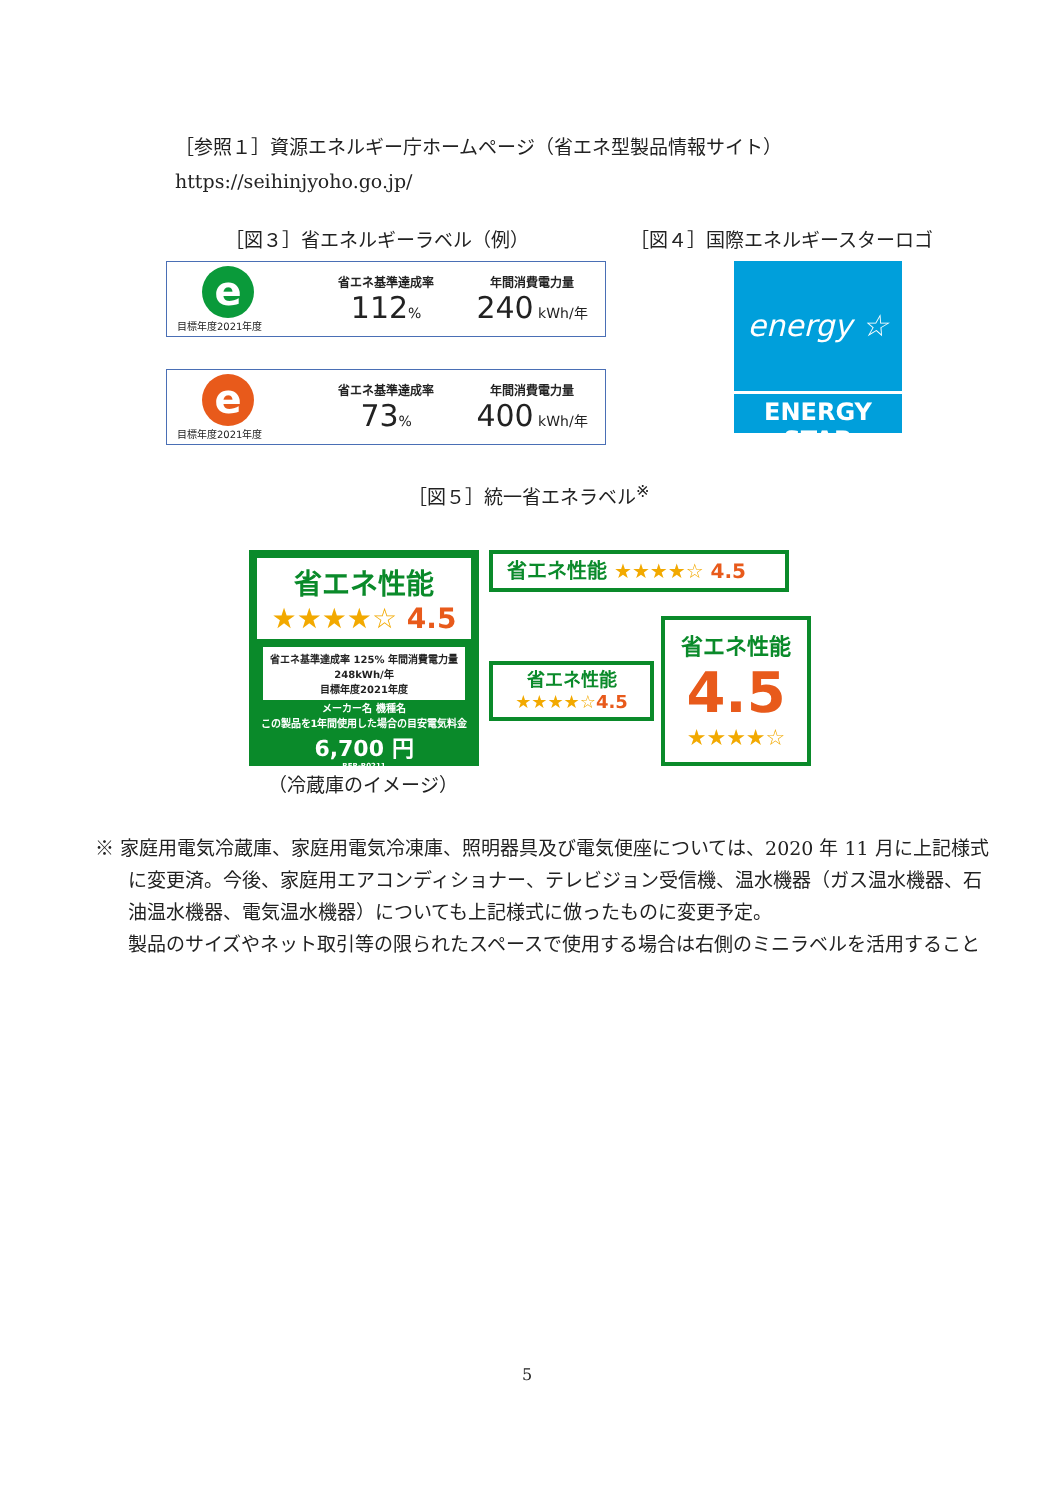［参照１］資源エネルギー庁ホームページ（省エネ型製品情報サイト）
https://seihinjyoho.go.jp/
［図３］省エネルギーラベル（例） ［図４］国際エネルギースターロゴ
e
目標年度2021年度
省エネ基準達成率
112%
年間消費電力量
240 kWh/年
e
目標年度2021年度
省エネ基準達成率
73%
年間消費電力量
400 kWh/年
energy ☆
ENERGY STAR
［図５］統一省エネラベル<sup>※</sup>
省エネ性能
★★★★☆ 4.5
省エネ基準達成率 125% 年間消費電力量 248kWh/年
目標年度2021年度
メーカー名 機種名
この製品を1年間使用した場合の目安電気料金
6,700 円
RFR-R0211
（冷蔵庫のイメージ）
省エネ性能 ★★★★☆ 4.5
省エネ性能
★★★★☆4.5
省エネ性能
4.5
★★★★☆
※ 家庭用電気冷蔵庫、家庭用電気冷凍庫、照明器具及び電気便座については、2020 年 11 月に上記様式に変更済。今後、家庭用エアコンディショナー、テレビジョン受信機、温水機器（ガス温水機器、石油温水機器、電気温水機器）についても上記様式に倣ったものに変更予定。
製品のサイズやネット取引等の限られたスペースで使用する場合は右側のミニラベルを活用すること
5